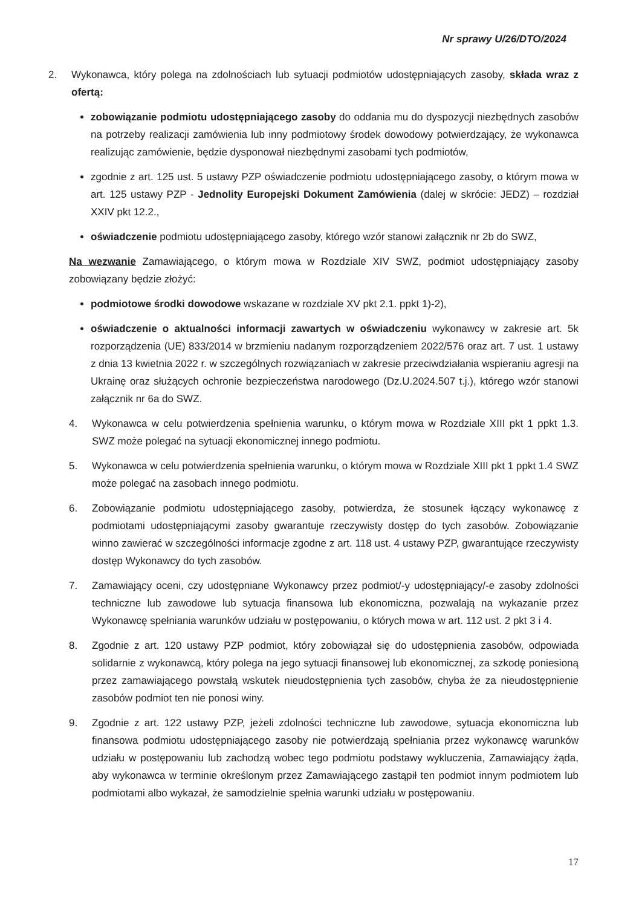Nr sprawy U/26/DTO/2024
2. Wykonawca, który polega na zdolnościach lub sytuacji podmiotów udostępniających zasoby, składa wraz z ofertą:
zobowiązanie podmiotu udostępniającego zasoby do oddania mu do dyspozycji niezbędnych zasobów na potrzeby realizacji zamówienia lub inny podmiotowy środek dowodowy potwierdzający, że wykonawca realizując zamówienie, będzie dysponował niezbędnymi zasobami tych podmiotów,
zgodnie z art. 125 ust. 5 ustawy PZP oświadczenie podmiotu udostępniającego zasoby, o którym mowa w art. 125 ustawy PZP - Jednolity Europejski Dokument Zamówienia (dalej w skrócie: JEDZ) – rozdział XXIV pkt 12.2.,
oświadczenie podmiotu udostępniającego zasoby, którego wzór stanowi załącznik nr 2b do SWZ,
Na wezwanie Zamawiającego, o którym mowa w Rozdziale XIV SWZ, podmiot udostępniający zasoby zobowiązany będzie złożyć:
podmiotowe środki dowodowe wskazane w rozdziale XV pkt 2.1. ppkt 1)-2),
oświadczenie o aktualności informacji zawartych w oświadczeniu wykonawcy w zakresie art. 5k rozporządzenia (UE) 833/2014 w brzmieniu nadanym rozporządzeniem 2022/576 oraz art. 7 ust. 1 ustawy z dnia 13 kwietnia 2022 r. w szczególnych rozwiązaniach w zakresie przeciwdziałania wspieraniu agresji na Ukrainę oraz służących ochronie bezpieczeństwa narodowego (Dz.U.2024.507 t.j.), którego wzór stanowi załącznik nr 6a do SWZ.
4. Wykonawca w celu potwierdzenia spełnienia warunku, o którym mowa w Rozdziale XIII pkt 1 ppkt 1.3. SWZ może polegać na sytuacji ekonomicznej innego podmiotu.
5. Wykonawca w celu potwierdzenia spełnienia warunku, o którym mowa w Rozdziale XIII pkt 1 ppkt 1.4 SWZ może polegać na zasobach innego podmiotu.
6. Zobowiązanie podmiotu udostępniającego zasoby, potwierdza, że stosunek łączący wykonawcę z podmiotami udostępniającymi zasoby gwarantuje rzeczywisty dostęp do tych zasobów. Zobowiązanie winno zawierać w szczególności informacje zgodne z art. 118 ust. 4 ustawy PZP, gwarantujące rzeczywisty dostęp Wykonawcy do tych zasobów.
7. Zamawiający oceni, czy udostępniane Wykonawcy przez podmiot/-y udostępniający/-e zasoby zdolności techniczne lub zawodowe lub sytuacja finansowa lub ekonomiczna, pozwalają na wykazanie przez Wykonawcę spełniania warunków udziału w postępowaniu, o których mowa w art. 112 ust. 2 pkt 3 i 4.
8. Zgodnie z art. 120 ustawy PZP podmiot, który zobowiązał się do udostępnienia zasobów, odpowiada solidarnie z wykonawcą, który polega na jego sytuacji finansowej lub ekonomicznej, za szkodę poniesioną przez zamawiającego powstałą wskutek nieudostępnienia tych zasobów, chyba że za nieudostępnienie zasobów podmiot ten nie ponosi winy.
9. Zgodnie z art. 122 ustawy PZP, jeżeli zdolności techniczne lub zawodowe, sytuacja ekonomiczna lub finansowa podmiotu udostępniającego zasoby nie potwierdzają spełniania przez wykonawcę warunków udziału w postępowaniu lub zachodzą wobec tego podmiotu podstawy wykluczenia, Zamawiający żąda, aby wykonawca w terminie określonym przez Zamawiającego zastąpił ten podmiot innym podmiotem lub podmiotami albo wykazał, że samodzielnie spełnia warunki udziału w postępowaniu.
17